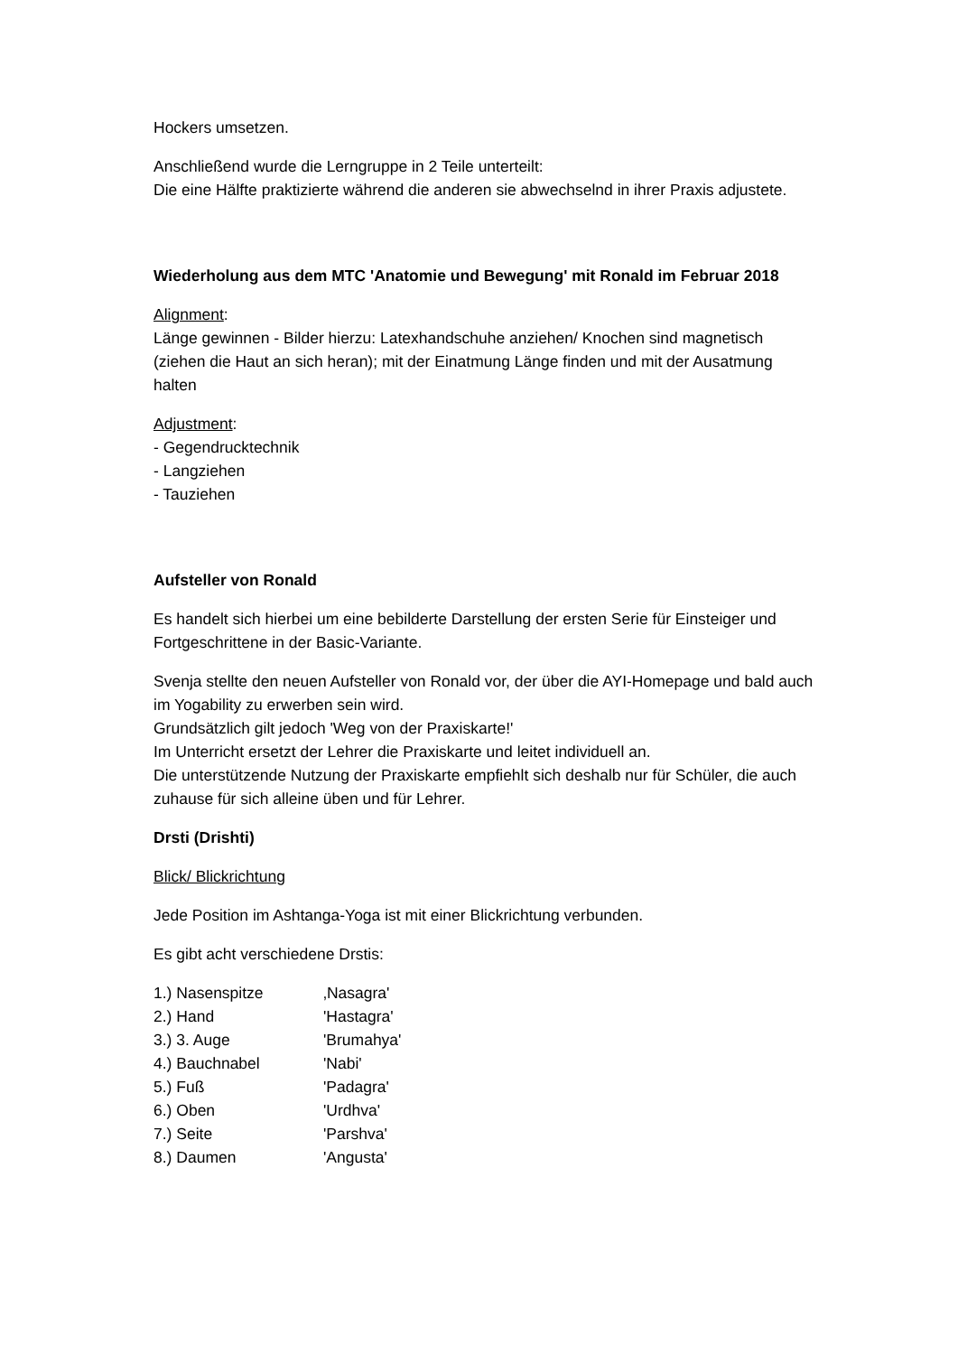Hockers umsetzen.
Anschließend wurde die Lerngruppe in 2 Teile unterteilt:
Die eine Hälfte praktizierte während die anderen sie abwechselnd in ihrer Praxis adjustete.
Wiederholung aus dem MTC 'Anatomie und Bewegung' mit Ronald im Februar 2018
Alignment:
Länge gewinnen - Bilder hierzu: Latexhandschuhe anziehen/ Knochen sind magnetisch (ziehen die Haut an sich heran); mit der Einatmung Länge finden und mit der Ausatmung halten
Adjustment:
- Gegendrucktechnik
- Langziehen
- Tauziehen
Aufsteller von Ronald
Es handelt sich hierbei um eine bebilderte Darstellung der ersten Serie für Einsteiger und Fortgeschrittene in der Basic-Variante.
Svenja stellte den neuen Aufsteller von Ronald vor, der über die AYI-Homepage und bald auch im Yogability zu erwerben sein wird.
Grundsätzlich gilt jedoch 'Weg von der Praxiskarte!'
Im Unterricht ersetzt der Lehrer die Praxiskarte und leitet individuell an.
Die unterstützende Nutzung der Praxiskarte empfiehlt sich deshalb nur für Schüler, die auch zuhause für sich alleine üben und für Lehrer.
Drsti (Drishti)
Blick/ Blickrichtung
Jede Position im Ashtanga-Yoga ist mit einer Blickrichtung verbunden.
Es gibt acht verschiedene Drstis:
| 1.) Nasenspitze | ‚Nasagra' |
| 2.) Hand | 'Hastagra' |
| 3.) 3. Auge | 'Brumahya' |
| 4.) Bauchnabel | 'Nabi' |
| 5.) Fuß | 'Padagra' |
| 6.) Oben | 'Urdhva' |
| 7.) Seite | 'Parshva' |
| 8.) Daumen | 'Angusta' |